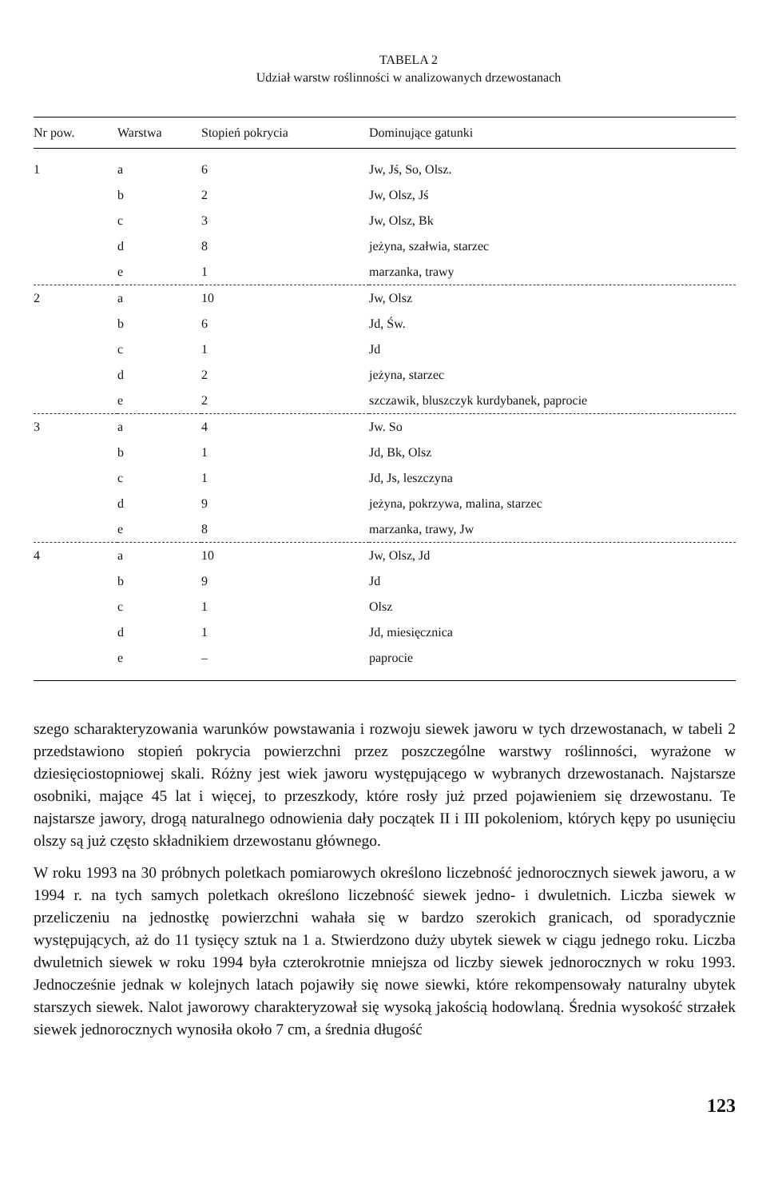TABELA 2
Udział warstw roślinności w analizowanych drzewostanach
| Nr pow. | Warstwa | Stopień pokrycia | Dominujące gatunki |
| --- | --- | --- | --- |
| 1 | a | 6 | Jw, Jś, So, Olsz. |
| | b | 2 | Jw, Olsz, Jś |
| | c | 3 | Jw, Olsz, Bk |
| | d | 8 | jeżyna, szałwia, starzec |
| | e | 1 | marzanka, trawy |
| 2 | a | 10 | Jw, Olsz |
| | b | 6 | Jd, Św. |
| | c | 1 | Jd |
| | d | 2 | jeżyna, starzec |
| | e | 2 | szczawik, bluszczyk kurdybanek, paprocie |
| 3 | a | 4 | Jw. So |
| | b | 1 | Jd, Bk, Olsz |
| | c | 1 | Jd, Js, leszczyna |
| | d | 9 | jeżyna, pokrzywa, malina, starzec |
| | e | 8 | marzanka, trawy, Jw |
| 4 | a | 10 | Jw, Olsz, Jd |
| | b | 9 | Jd |
| | c | 1 | Olsz |
| | d | 1 | Jd, miesięcznica |
| | e | – | paprocie |
szego scharakteryzowania warunków powstawania i rozwoju siewek jaworu w tych drzewostanach, w tabeli 2 przedstawiono stopień pokrycia powierzchni przez poszczególne warstwy roślinności, wyrażone w dziesięciostopniowej skali. Różny jest wiek jaworu występującego w wybranych drzewostanach. Najstarsze osobniki, mające 45 lat i więcej, to przeszkody, które rosły już przed pojawieniem się drzewostanu. Te najstarsze jawory, drogą naturalnego odnowienia dały początek II i III pokoleniom, których kępy po usunięciu olszy są już często składnikiem drzewostanu głównego.
W roku 1993 na 30 próbnych poletkach pomiarowych określono liczebność jednorocznych siewek jaworu, a w 1994 r. na tych samych poletkach określono liczebność siewek jedno- i dwuletnich. Liczba siewek w przeliczeniu na jednostkę powierzchni wahała się w bardzo szerokich granicach, od sporadycznie występujących, aż do 11 tysięcy sztuk na 1 a. Stwierdzono duży ubytek siewek w ciągu jednego roku. Liczba dwuletnich siewek w roku 1994 była czterokrotnie mniejsza od liczby siewek jednorocznych w roku 1993. Jednocześnie jednak w kolejnych latach pojawiły się nowe siewki, które rekompensowały naturalny ubytek starszych siewek. Nalot jaworowy charakteryzował się wysoką jakością hodowlaną. Średnia wysokość strzałek siewek jednorocznych wynosiła około 7 cm, a średnia długość
123